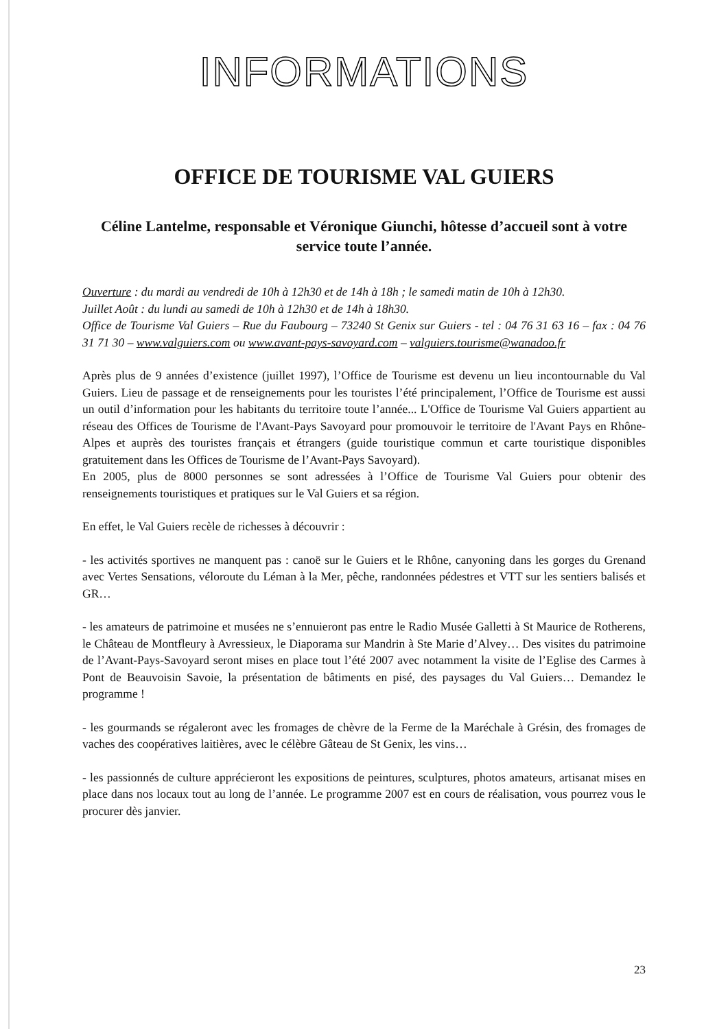INFORMATIONS
OFFICE DE TOURISME VAL GUIERS
Céline Lantelme, responsable et Véronique Giunchi, hôtesse d’accueil sont à votre service toute l’année.
Ouverture : du mardi au vendredi de 10h à 12h30 et de 14h à 18h ; le samedi matin de 10h à 12h30.
Juillet Août : du lundi au samedi de 10h à 12h30 et de 14h à 18h30.
Office de Tourisme Val Guiers – Rue du Faubourg – 73240 St Genix sur Guiers - tel : 04 76 31 63 16 – fax : 04 76 31 71 30 – www.valguiers.com ou www.avant-pays-savoyard.com – valguiers.tourisme@wanadoo.fr
Après plus de 9 années d’existence (juillet 1997), l’Office de Tourisme est devenu un lieu incontournable du Val Guiers. Lieu de passage et de renseignements pour les touristes l’été principalement, l’Office de Tourisme est aussi un outil d’information pour les habitants du territoire toute l’année... L'Office de Tourisme Val Guiers appartient au réseau des Offices de Tourisme de l'Avant-Pays Savoyard pour promouvoir le territoire de l'Avant Pays en Rhône-Alpes et auprès des touristes français et étrangers (guide touristique commun et carte touristique disponibles gratuitement dans les Offices de Tourisme de l’Avant-Pays Savoyard).
En 2005, plus de 8000 personnes se sont adressées à l’Office de Tourisme Val Guiers pour obtenir des renseignements touristiques et pratiques sur le Val Guiers et sa région.
En effet, le Val Guiers recèle de richesses à découvrir :
- les activités sportives ne manquent pas : canoë sur le Guiers et le Rhône, canyoning dans les gorges du Grenand avec Vertes Sensations, véloroute du Léman à la Mer, pêche, randonnées pédestres et VTT sur les sentiers balisés et GR…
- les amateurs de patrimoine et musées ne s’ennuieront pas entre le Radio Musée Galletti à St Maurice de Rotherens, le Château de Montfleury à Avressieux, le Diaporama sur Mandrin à Ste Marie d’Alvey… Des visites du patrimoine de l’Avant-Pays-Savoyard seront mises en place tout l’été 2007 avec notamment la visite de l’Eglise des Carmes à Pont de Beauvoisin Savoie, la présentation de bâtiments en pisé, des paysages du Val Guiers… Demandez le programme !
- les gourmands se régaleront avec les fromages de chèvre de la Ferme de la Maréchale à Grésin, des fromages de vaches des coopératives laitières, avec le célèbre Gâteau de St Genix, les vins…
- les passionnés de culture apprécieront les expositions de peintures, sculptures, photos amateurs, artisanat mises en place dans nos locaux tout au long de l’année. Le programme 2007 est en cours de réalisation, vous pourrez vous le procurer dès janvier.
23